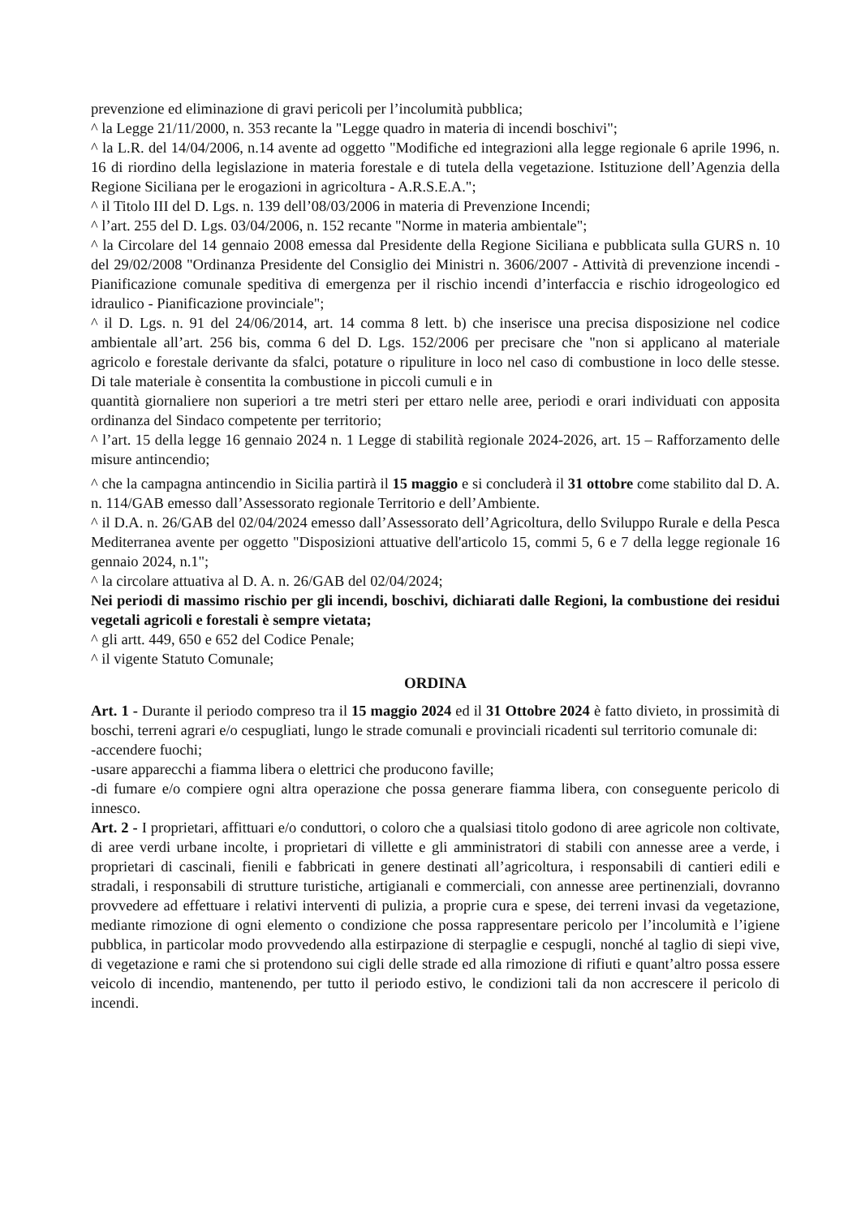prevenzione ed eliminazione di gravi pericoli per l’incolumità pubblica;
^ la Legge 21/11/2000, n. 353 recante la "Legge quadro in materia di incendi boschivi";
^ la L.R. del 14/04/2006, n.14 avente ad oggetto "Modifiche ed integrazioni alla legge regionale 6 aprile 1996, n. 16 di riordino della legislazione in materia forestale e di tutela della vegetazione. Istituzione dell’Agenzia della Regione Siciliana per le erogazioni in agricoltura - A.R.S.E.A.";
^ il Titolo III del D. Lgs. n. 139 dell’08/03/2006 in materia di Prevenzione Incendi;
^ l’art. 255 del D. Lgs. 03/04/2006, n. 152 recante "Norme in materia ambientale";
^ la Circolare del 14 gennaio 2008 emessa dal Presidente della Regione Siciliana e pubblicata sulla GURS n. 10 del 29/02/2008 "Ordinanza Presidente del Consiglio dei Ministri n. 3606/2007 - Attività di prevenzione incendi - Pianificazione comunale speditiva di emergenza per il rischio incendi d’interfaccia e rischio idrogeologico ed idraulico - Pianificazione provinciale";
^ il D. Lgs. n. 91 del 24/06/2014, art. 14 comma 8 lett. b) che inserisce una precisa disposizione nel codice ambientale all’art. 256 bis, comma 6 del D. Lgs. 152/2006 per precisare che "non si applicano al materiale agricolo e forestale derivante da sfalci, potature o ripuliture in loco nel caso di combustione in loco delle stesse. Di tale materiale è consentita la combustione in piccoli cumuli e in
quantità giornaliere non superiori a tre metri steri per ettaro nelle aree, periodi e orari individuati con apposita ordinanza del Sindaco competente per territorio;
^ l’art. 15 della legge 16 gennaio 2024 n. 1 Legge di stabilità regionale 2024-2026, art. 15 – Rafforzamento delle misure antincendio;
^ che la campagna antincendio in Sicilia partirà il 15 maggio e si concluderà il 31 ottobre come stabilito dal D. A. n. 114/GAB emesso dall’Assessorato regionale Territorio e dell’Ambiente.
^ il D.A. n. 26/GAB del 02/04/2024 emesso dall’Assessorato dell’Agricoltura, dello Sviluppo Rurale e della Pesca Mediterranea avente per oggetto "Disposizioni attuative dell'articolo 15, commi 5, 6 e 7 della legge regionale 16 gennaio 2024, n.1";
^ la circolare attuativa al D. A. n. 26/GAB del 02/04/2024;
Nei periodi di massimo rischio per gli incendi, boschivi, dichiarati dalle Regioni, la combustione dei residui vegetali agricoli e forestali è sempre vietata;
^ gli artt. 449, 650 e 652 del Codice Penale;
^ il vigente Statuto Comunale;
ORDINA
Art. 1 - Durante il periodo compreso tra il 15 maggio 2024 ed il 31 Ottobre 2024 è fatto divieto, in prossimità di boschi, terreni agrari e/o cespugliati, lungo le strade comunali e provinciali ricadenti sul territorio comunale di:
-accendere fuochi;
-usare apparecchi a fiamma libera o elettrici che producono faville;
-di fumare e/o compiere ogni altra operazione che possa generare fiamma libera, con conseguente pericolo di innesco.
Art. 2 - I proprietari, affittuari e/o conduttori, o coloro che a qualsiasi titolo godono di aree agricole non coltivate, di aree verdi urbane incolte, i proprietari di villette e gli amministratori di stabili con annesse aree a verde, i proprietari di cascinali, fienili e fabbricati in genere destinati all’agricoltura, i responsabili di cantieri edili e stradali, i responsabili di strutture turistiche, artigianali e commerciali, con annesse aree pertinenziali, dovranno provvedere ad effettuare i relativi interventi di pulizia, a proprie cura e spese, dei terreni invasi da vegetazione, mediante rimozione di ogni elemento o condizione che possa rappresentare pericolo per l’incolumità e l’igiene pubblica, in particolar modo provvedendo alla estirpazione di sterpaglie e cespugli, nonché al taglio di siepi vive, di vegetazione e rami che si protendono sui cigli delle strade ed alla rimozione di rifiuti e quant’altro possa essere veicolo di incendio, mantenendo, per tutto il periodo estivo, le condizioni tali da non accrescere il pericolo di incendi.